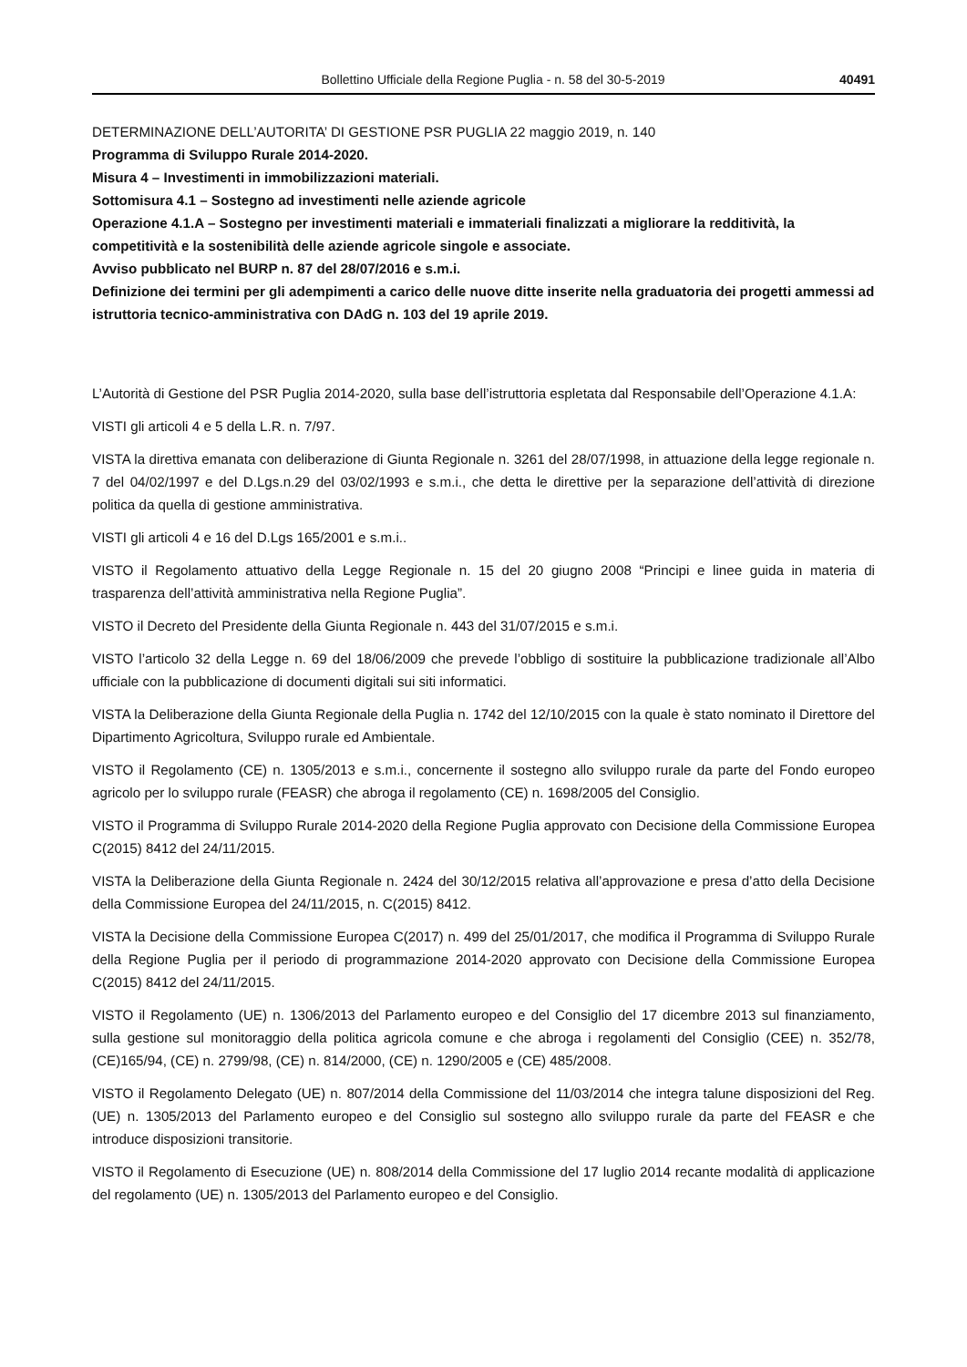Bollettino Ufficiale della Regione Puglia - n. 58 del 30-5-2019 40491
DETERMINAZIONE DELL’AUTORITA’ DI GESTIONE PSR PUGLIA 22 maggio 2019, n. 140
Programma di Sviluppo Rurale 2014-2020.
Misura 4 – Investimenti in immobilizzazioni materiali.
Sottomisura 4.1 – Sostegno ad investimenti nelle aziende agricole
Operazione 4.1.A – Sostegno per investimenti materiali e immateriali finalizzati a migliorare la redditività, la competitività e la sostenibilità delle aziende agricole singole e associate.
Avviso pubblicato nel BURP n. 87 del 28/07/2016 e s.m.i.
Definizione dei termini per gli adempimenti a carico delle nuove ditte inserite nella graduatoria dei progetti ammessi ad istruttoria tecnico-amministrativa con DAdG n. 103 del 19 aprile 2019.
L’Autorità di Gestione del PSR Puglia 2014-2020, sulla base dell’istruttoria espletata dal Responsabile dell’Operazione 4.1.A:
VISTI gli articoli 4 e 5 della L.R. n. 7/97.
VISTA la direttiva emanata con deliberazione di Giunta Regionale n. 3261 del 28/07/1998, in attuazione della legge regionale n. 7 del 04/02/1997 e del D.Lgs.n.29 del 03/02/1993 e s.m.i., che detta le direttive per la separazione dell’attività di direzione politica da quella di gestione amministrativa.
VISTI gli articoli 4 e 16 del D.Lgs 165/2001 e s.m.i..
VISTO il Regolamento attuativo della Legge Regionale n. 15 del 20 giugno 2008 “Principi e linee guida in materia di trasparenza dell’attività amministrativa nella Regione Puglia”.
VISTO il Decreto del Presidente della Giunta Regionale n. 443 del 31/07/2015 e s.m.i.
VISTO l’articolo 32 della Legge n. 69 del 18/06/2009 che prevede l’obbligo di sostituire la pubblicazione tradizionale all’Albo ufficiale con la pubblicazione di documenti digitali sui siti informatici.
VISTA la Deliberazione della Giunta Regionale della Puglia n. 1742 del 12/10/2015 con la quale è stato nominato il Direttore del Dipartimento Agricoltura, Sviluppo rurale ed Ambientale.
VISTO il Regolamento (CE) n. 1305/2013 e s.m.i., concernente il sostegno allo sviluppo rurale da parte del Fondo europeo agricolo per lo sviluppo rurale (FEASR) che abroga il regolamento (CE) n. 1698/2005 del Consiglio.
VISTO il Programma di Sviluppo Rurale 2014-2020 della Regione Puglia approvato con Decisione della Commissione Europea C(2015) 8412 del 24/11/2015.
VISTA la Deliberazione della Giunta Regionale n. 2424 del 30/12/2015 relativa all’approvazione e presa d’atto della Decisione della Commissione Europea del 24/11/2015, n. C(2015) 8412.
VISTA la Decisione della Commissione Europea C(2017) n. 499 del 25/01/2017, che modifica il Programma di Sviluppo Rurale della Regione Puglia per il periodo di programmazione 2014-2020 approvato con Decisione della Commissione Europea C(2015) 8412 del 24/11/2015.
VISTO il Regolamento (UE) n. 1306/2013 del Parlamento europeo e del Consiglio del 17 dicembre 2013 sul finanziamento, sulla gestione sul monitoraggio della politica agricola comune e che abroga i regolamenti del Consiglio (CEE) n. 352/78, (CE)165/94, (CE) n. 2799/98, (CE) n. 814/2000, (CE) n. 1290/2005 e (CE) 485/2008.
VISTO il Regolamento Delegato (UE) n. 807/2014 della Commissione del 11/03/2014 che integra talune disposizioni del Reg. (UE) n. 1305/2013 del Parlamento europeo e del Consiglio sul sostegno allo sviluppo rurale da parte del FEASR e che introduce disposizioni transitorie.
VISTO il Regolamento di Esecuzione (UE) n. 808/2014 della Commissione del 17 luglio 2014 recante modalità di applicazione del regolamento (UE) n. 1305/2013 del Parlamento europeo e del Consiglio.